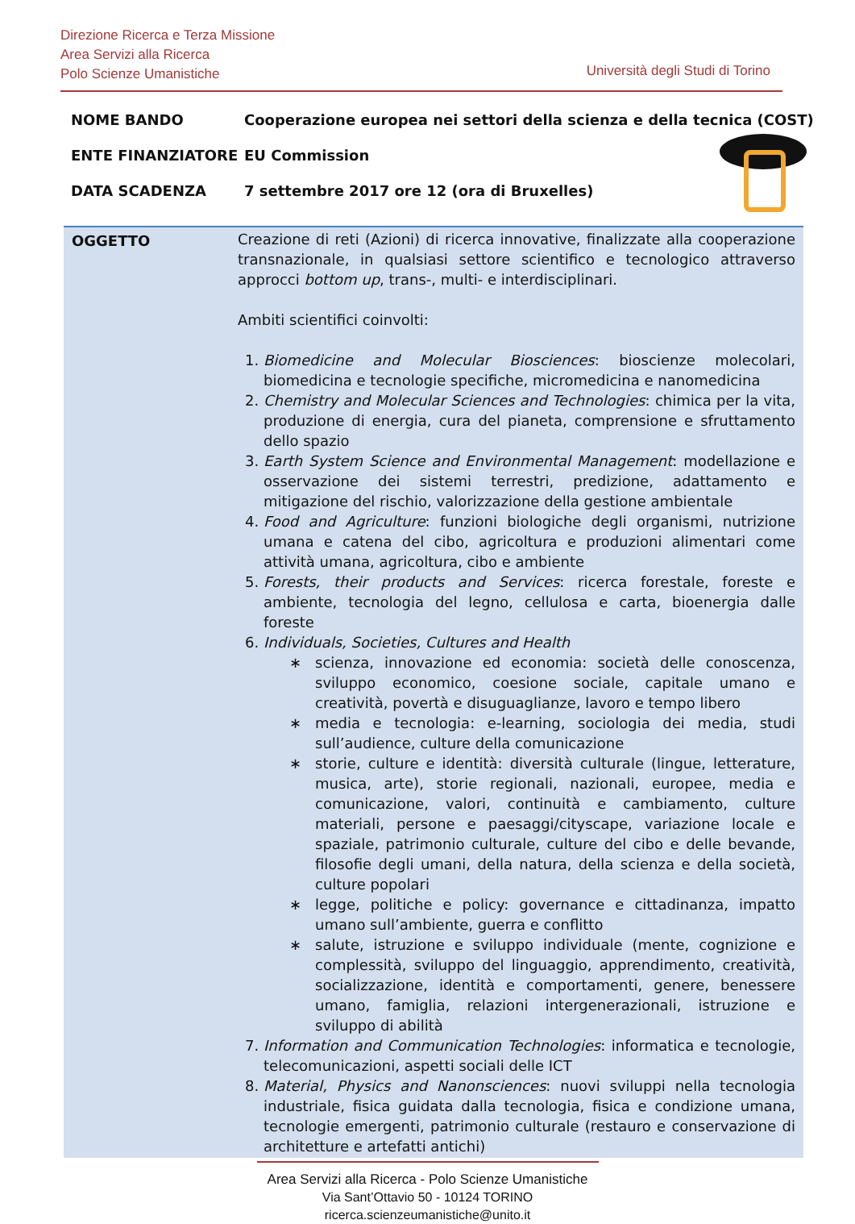Direzione Ricerca e Terza Missione
Area Servizi alla Ricerca
Polo Scienze Umanistiche
Università degli Studi di Torino
NOME BANDO Cooperazione europea nei settori della scienza e della tecnica (COST)
ENTE FINANZIATORE EU Commission
DATA SCADENZA 7 settembre 2017 ore 12 (ora di Bruxelles)
OGGETTO Creazione di reti (Azioni) di ricerca innovative, finalizzate alla cooperazione transnazionale, in qualsiasi settore scientifico e tecnologico attraverso approcci bottom up, trans-, multi- e interdisciplinari.
Ambiti scientifici coinvolti:
1. Biomedicine and Molecular Biosciences: bioscienze molecolari, biomedicina e tecnologie specifiche, micromedicina e nanomedicina
2. Chemistry and Molecular Sciences and Technologies: chimica per la vita, produzione di energia, cura del pianeta, comprensione e sfruttamento dello spazio
3. Earth System Science and Environmental Management: modellazione e osservazione dei sistemi terrestri, predizione, adattamento e mitigazione del rischio, valorizzazione della gestione ambientale
4. Food and Agriculture: funzioni biologiche degli organismi, nutrizione umana e catena del cibo, agricoltura e produzioni alimentari come attività umana, agricoltura, cibo e ambiente
5. Forests, their products and Services: ricerca forestale, foreste e ambiente, tecnologia del legno, cellulosa e carta, bioenergia dalle foreste
6. Individuals, Societies, Cultures and Health
∗ scienza, innovazione ed economia: società delle conoscenza, sviluppo economico, coesione sociale, capitale umano e creatività, povertà e disuguaglianze, lavoro e tempo libero
∗ media e tecnologia: e-learning, sociologia dei media, studi sull’audience, culture della comunicazione
∗ storie, culture e identità: diversità culturale (lingue, letterature, musica, arte), storie regionali, nazionali, europee, media e comunicazione, valori, continuità e cambiamento, culture materiali, persone e paesaggi/cityscape, variazione locale e spaziale, patrimonio culturale, culture del cibo e delle bevande, filosofie degli umani, della natura, della scienza e della società, culture popolari
∗ legge, politiche e policy: governance e cittadinanza, impatto umano sull’ambiente, guerra e conflitto
∗ salute, istruzione e sviluppo individuale (mente, cognizione e complessità, sviluppo del linguaggio, apprendimento, creatività, socializzazione, identità e comportamenti, genere, benessere umano, famiglia, relazioni intergenerazionali, istruzione e sviluppo di abilità
7. Information and Communication Technologies: informatica e tecnologie, telecomunicazioni, aspetti sociali delle ICT
8. Material, Physics and Nanonsciences: nuovi sviluppi nella tecnologia industriale, fisica guidata dalla tecnologia, fisica e condizione umana, tecnologie emergenti, patrimonio culturale (restauro e conservazione di architetture e artefatti antichi)
Area Servizi alla Ricerca - Polo Scienze Umanistiche
Via Sant’Ottavio 50 - 10124 TORINO
ricerca.scienzeumanistiche@unito.it